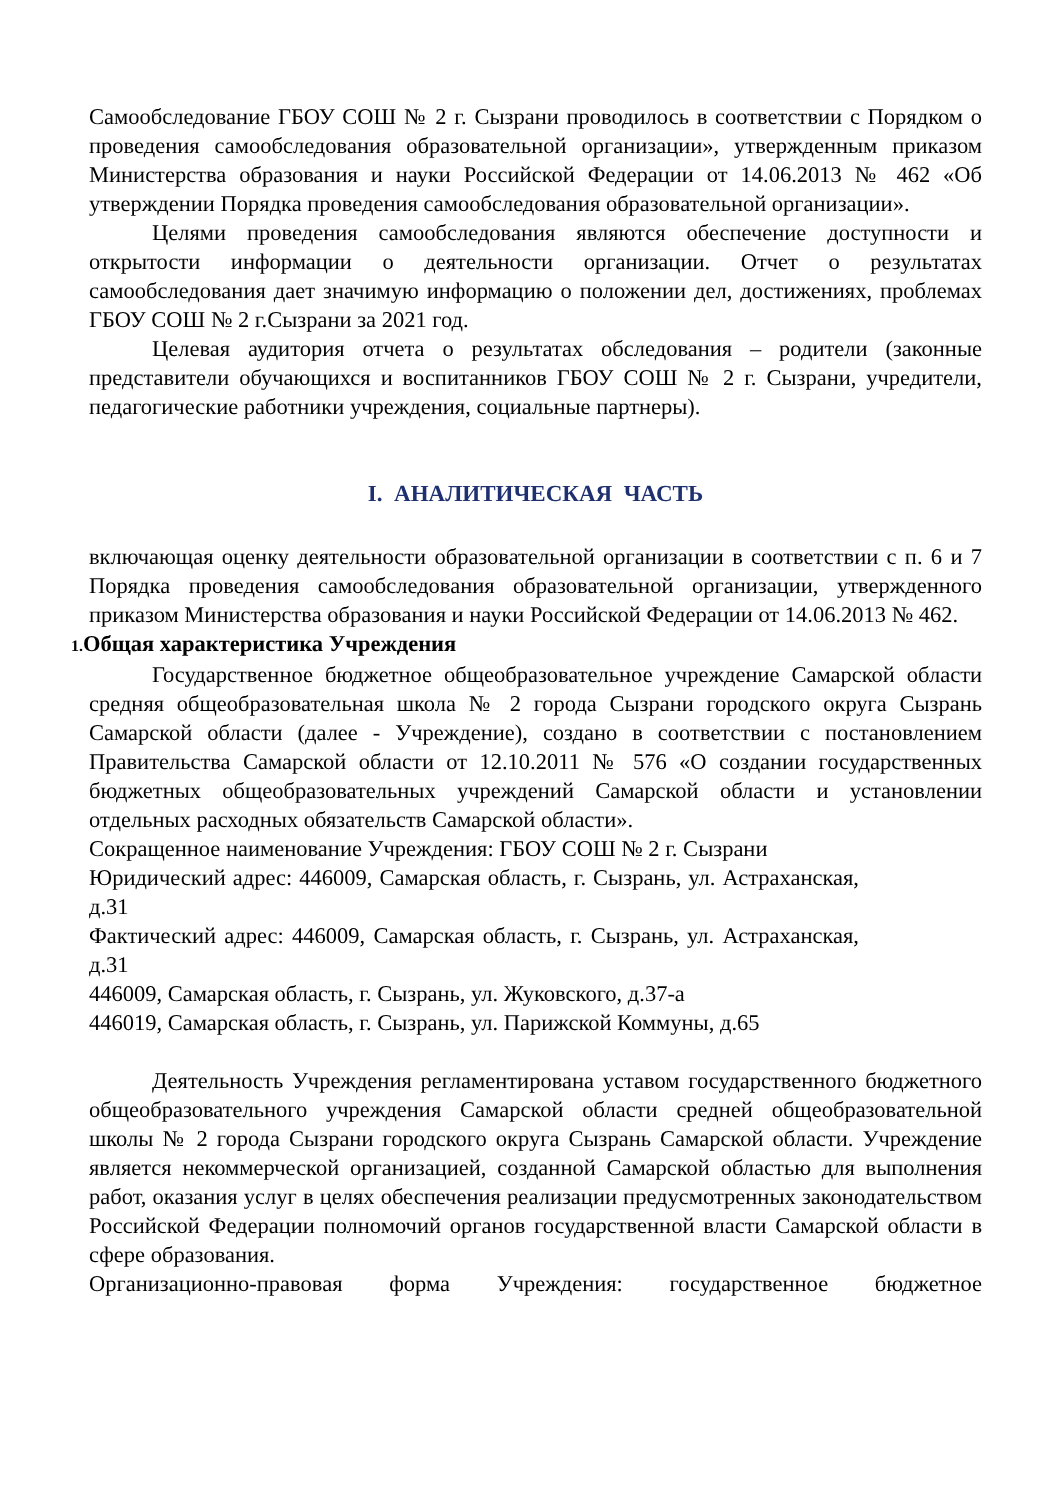Самообследование ГБОУ СОШ № 2 г. Сызрани проводилось в соответствии с Порядком о проведения самообследования образовательной организации», утвержденным приказом Министерства образования и науки Российской Федерации от 14.06.2013 № 462 «Об утверждении Порядка проведения самообследования образовательной организации».
Целями проведения самообследования являются обеспечение доступности и открытости информации о деятельности организации. Отчет о результатах самообследования дает значимую информацию о положении дел, достижениях, проблемах ГБОУ СОШ № 2 г.Сызрани за 2021 год.
Целевая аудитория отчета о результатах обследования – родители (законные представители обучающихся и воспитанников ГБОУ СОШ № 2 г. Сызрани, учредители, педагогические работники учреждения, социальные партнеры).
I. АНАЛИТИЧЕСКАЯ ЧАСТЬ
включающая оценку деятельности образовательной организации в соответствии с п. 6 и 7 Порядка проведения самообследования образовательной организации, утвержденного приказом Министерства образования и науки Российской Федерации от 14.06.2013 № 462.
1. Общая характеристика Учреждения
Государственное бюджетное общеобразовательное учреждение Самарской области средняя общеобразовательная школа № 2 города Сызрани городского округа Сызрань Самарской области (далее - Учреждение), создано в соответствии с постановлением Правительства Самарской области от 12.10.2011 № 576 «О создании государственных бюджетных общеобразовательных учреждений Самарской области и установлении отдельных расходных обязательств Самарской области».
Сокращенное наименование Учреждения: ГБОУ СОШ № 2 г. Сызрани
Юридический адрес: 446009, Самарская область, г. Сызрань, ул. Астраханская, д.31
Фактический адрес: 446009, Самарская область, г. Сызрань, ул. Астраханская, д.31
446009, Самарская область, г. Сызрань, ул. Жуковского, д.37-а
446019, Самарская область, г. Сызрань, ул. Парижской Коммуны, д.65
Деятельность Учреждения регламентирована уставом государственного бюджетного общеобразовательного учреждения Самарской области средней общеобразовательной школы № 2 города Сызрани городского округа Сызрань Самарской области. Учреждение является некоммерческой организацией, созданной Самарской областью для выполнения работ, оказания услуг в целях обеспечения реализации предусмотренных законодательством Российской Федерации полномочий органов государственной власти Самарской области в сфере образования.
Организационно-правовая форма Учреждения: государственное бюджетное